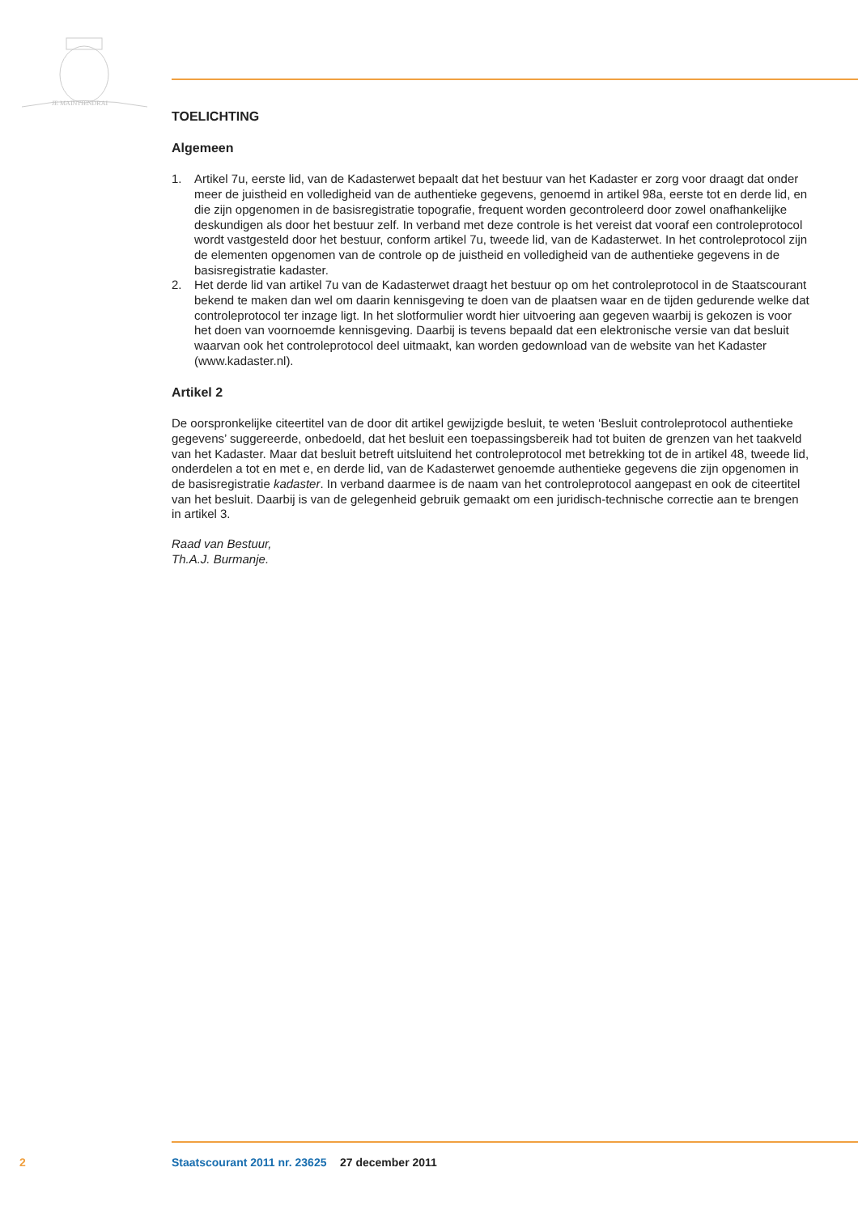JE MAINTIENDRAI
TOELICHTING
Algemeen
1. Artikel 7u, eerste lid, van de Kadasterwet bepaalt dat het bestuur van het Kadaster er zorg voor draagt dat onder meer de juistheid en volledigheid van de authentieke gegevens, genoemd in artikel 98a, eerste tot en derde lid, en die zijn opgenomen in de basisregistratie topografie, frequent worden gecontroleerd door zowel onafhankelijke deskundigen als door het bestuur zelf. In verband met deze controle is het vereist dat vooraf een controleprotocol wordt vastgesteld door het bestuur, conform artikel 7u, tweede lid, van de Kadasterwet. In het controleprotocol zijn de elementen opgenomen van de controle op de juistheid en volledigheid van de authentieke gegevens in de basisregistratie kadaster.
2. Het derde lid van artikel 7u van de Kadasterwet draagt het bestuur op om het controleprotocol in de Staatscourant bekend te maken dan wel om daarin kennisgeving te doen van de plaatsen waar en de tijden gedurende welke dat controleprotocol ter inzage ligt. In het slotformulier wordt hier uitvoering aan gegeven waarbij is gekozen is voor het doen van voornoemde kennisgeving. Daarbij is tevens bepaald dat een elektronische versie van dat besluit waarvan ook het controleprotocol deel uitmaakt, kan worden gedownload van de website van het Kadaster (www.kadaster.nl).
Artikel 2
De oorspronkelijke citeertitel van de door dit artikel gewijzigde besluit, te weten ‘Besluit controleprotocol authentieke gegevens’ suggereerde, onbedoeld, dat het besluit een toepassingsbereik had tot buiten de grenzen van het taakveld van het Kadaster. Maar dat besluit betreft uitsluitend het controleprotocol met betrekking tot de in artikel 48, tweede lid, onderdelen a tot en met e, en derde lid, van de Kadasterwet genoemde authentieke gegevens die zijn opgenomen in de basisregistratie kadaster. In verband daarmee is de naam van het controleprotocol aangepast en ook de citeertitel van het besluit. Daarbij is van de gelegenheid gebruik gemaakt om een juridisch-technische correctie aan te brengen in artikel 3.
Raad van Bestuur,
Th.A.J. Burmanje.
2 Staatscourant 2011 nr. 23625 27 december 2011